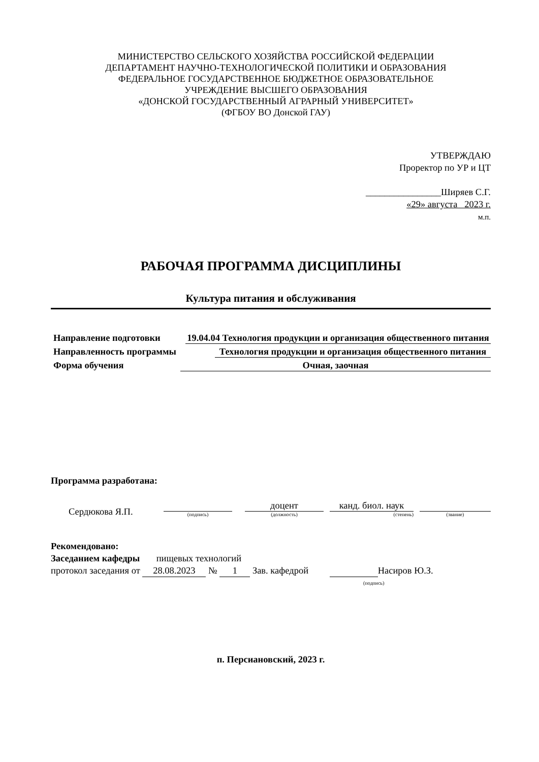МИНИСТЕРСТВО СЕЛЬСКОГО ХОЗЯЙСТВА РОССИЙСКОЙ ФЕДЕРАЦИИ
ДЕПАРТАМЕНТ НАУЧНО-ТЕХНОЛОГИЧЕСКОЙ ПОЛИТИКИ И ОБРАЗОВАНИЯ
ФЕДЕРАЛЬНОЕ ГОСУДАРСТВЕННОЕ БЮДЖЕТНОЕ ОБРАЗОВАТЕЛЬНОЕ
УЧРЕЖДЕНИЕ ВЫСШЕГО ОБРАЗОВАНИЯ
«ДОНСКОЙ ГОСУДАРСТВЕННЫЙ АГРАРНЫЙ УНИВЕРСИТЕТ»
(ФГБОУ ВО Донской ГАУ)
УТВЕРЖДАЮ
Проректор по УР и ЦТ
________________Ширяев С.Г.
«29» августа 2023 г.
м.п.
РАБОЧАЯ ПРОГРАММА ДИСЦИПЛИНЫ
Культура питания и обслуживания
Направление подготовки 19.04.04 Технология продукции и организация общественного питания
Направленность программы Технология продукции и организация общественного питания
Форма обучения Очная, заочная
Программа разработана:
Сердюкова Я.П.
(подпись) доцент
(должность) канд. биол. наук
(степень)
(звание)
Рекомендовано:
Заседанием кафедры пищевых технологий
протокол заседания от 28.08.2023 № 1 Зав. кафедрой Насиров Ю.З.
(подпись)
п. Персиановский, 2023 г.